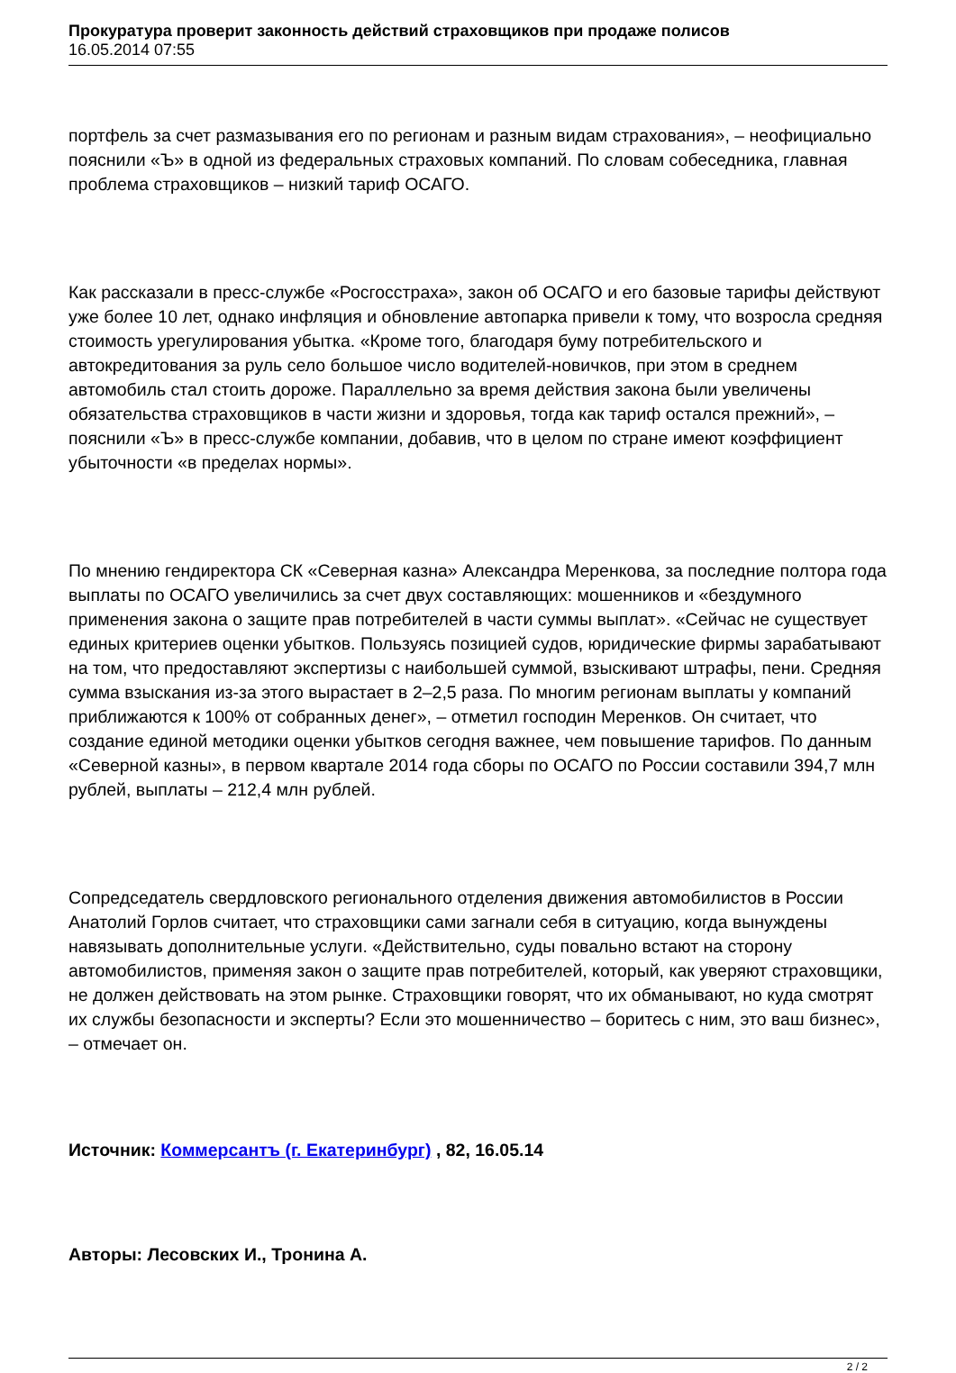Прокуратура проверит законность действий страховщиков при продаже полисов
16.05.2014 07:55
портфель за счет размазывания его по регионам и разным видам страхования», – неофициально пояснили «Ъ» в одной из федеральных страховых компаний. По словам собеседника, главная проблема страховщиков – низкий тариф ОСАГО.
Как рассказали в пресс-службе «Росгосстраха», закон об ОСАГО и его базовые тарифы действуют уже более 10 лет, однако инфляция и обновление автопарка привели к тому, что возросла средняя стоимость урегулирования убытка. «Кроме того, благодаря буму потребительского и автокредитования за руль село большое число водителей-новичков, при этом в среднем автомобиль стал стоить дороже. Параллельно за время действия закона были увеличены обязательства страховщиков в части жизни и здоровья, тогда как тариф остался прежний», – пояснили «Ъ» в пресс-службе компании, добавив, что в целом по стране имеют коэффициент убыточности «в пределах нормы».
По мнению гендиректора СК «Северная казна» Александра Меренкова, за последние полтора года выплаты по ОСАГО увеличились за счет двух составляющих: мошенников и «бездумного применения закона о защите прав потребителей в части суммы выплат». «Сейчас не существует единых критериев оценки убытков. Пользуясь позицией судов, юридические фирмы зарабатывают на том, что предоставляют экспертизы с наибольшей суммой, взыскивают штрафы, пени. Средняя сумма взыскания из-за этого вырастает в 2–2,5 раза. По многим регионам выплаты у компаний приближаются к 100% от собранных денег», – отметил господин Меренков. Он считает, что создание единой методики оценки убытков сегодня важнее, чем повышение тарифов. По данным «Северной казны», в первом квартале 2014 года сборы по ОСАГО по России составили 394,7 млн рублей, выплаты – 212,4 млн рублей.
Сопредседатель свердловского регионального отделения движения автомобилистов в России Анатолий Горлов считает, что страховщики сами загнали себя в ситуацию, когда вынуждены навязывать дополнительные услуги. «Действительно, суды повально встают на сторону автомобилистов, применяя закон о защите прав потребителей, который, как уверяют страховщики, не должен действовать на этом рынке. Страховщики говорят, что их обманывают, но куда смотрят их службы безопасности и эксперты? Если это мошенничество – боритесь с ним, это ваш бизнес», – отмечает он.
Источник: Коммерсантъ (г. Екатеринбург) , 82, 16.05.14
Авторы: Лесовских И., Тронина А.
2 / 2